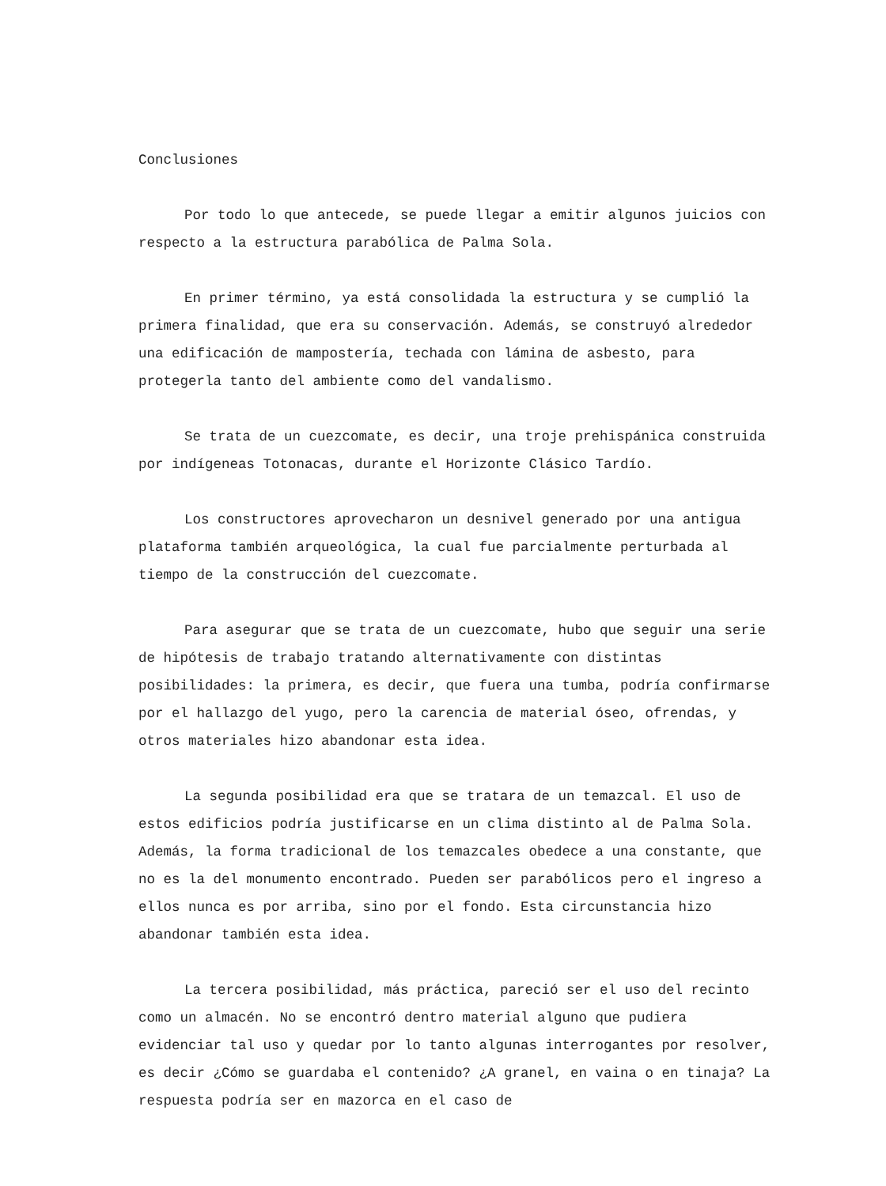Conclusiones
Por todo lo que antecede, se puede llegar a emitir algunos juicios con respecto a la estructura parabólica de Palma Sola.
En primer término, ya está consolidada la estructura y se cumplió la primera finalidad, que era su conservación. Además, se construyó alrededor una edificación de mampostería, techada con lámina de asbesto, para protegerla tanto del ambiente como del vandalismo.
Se trata de un cuezcomate, es decir, una troje prehispánica construida por indígeneas Totonacas, durante el Horizonte Clásico Tardío.
Los constructores aprovecharon un desnivel generado por una antigua plataforma también arqueológica, la cual fue parcialmente perturbada al tiempo de la construcción del cuezcomate.
Para asegurar que se trata de un cuezcomate, hubo que seguir una serie de hipótesis de trabajo tratando alternativamente con distintas posibilidades: la primera, es decir, que fuera una tumba, podría confirmarse por el hallazgo del yugo, pero la carencia de material óseo, ofrendas, y otros materiales hizo abandonar esta idea.
La segunda posibilidad era que se tratara de un temazcal. El uso de estos edificios podría justificarse en un clima distinto al de Palma Sola. Además, la forma tradicional de los temazcales obedece a una constante, que no es la del monumento encontrado. Pueden ser parabólicos pero el ingreso a ellos nunca es por arriba, sino por el fondo. Esta circunstancia hizo abandonar también esta idea.
La tercera posibilidad, más práctica, pareció ser el uso del recinto como un almacén. No se encontró dentro material alguno que pudiera evidenciar tal uso y quedar por lo tanto algunas interrogantes por resolver, es decir ¿Cómo se guardaba el contenido? ¿A granel, en vaina o en tinaja? La respuesta podría ser en mazorca en el caso de